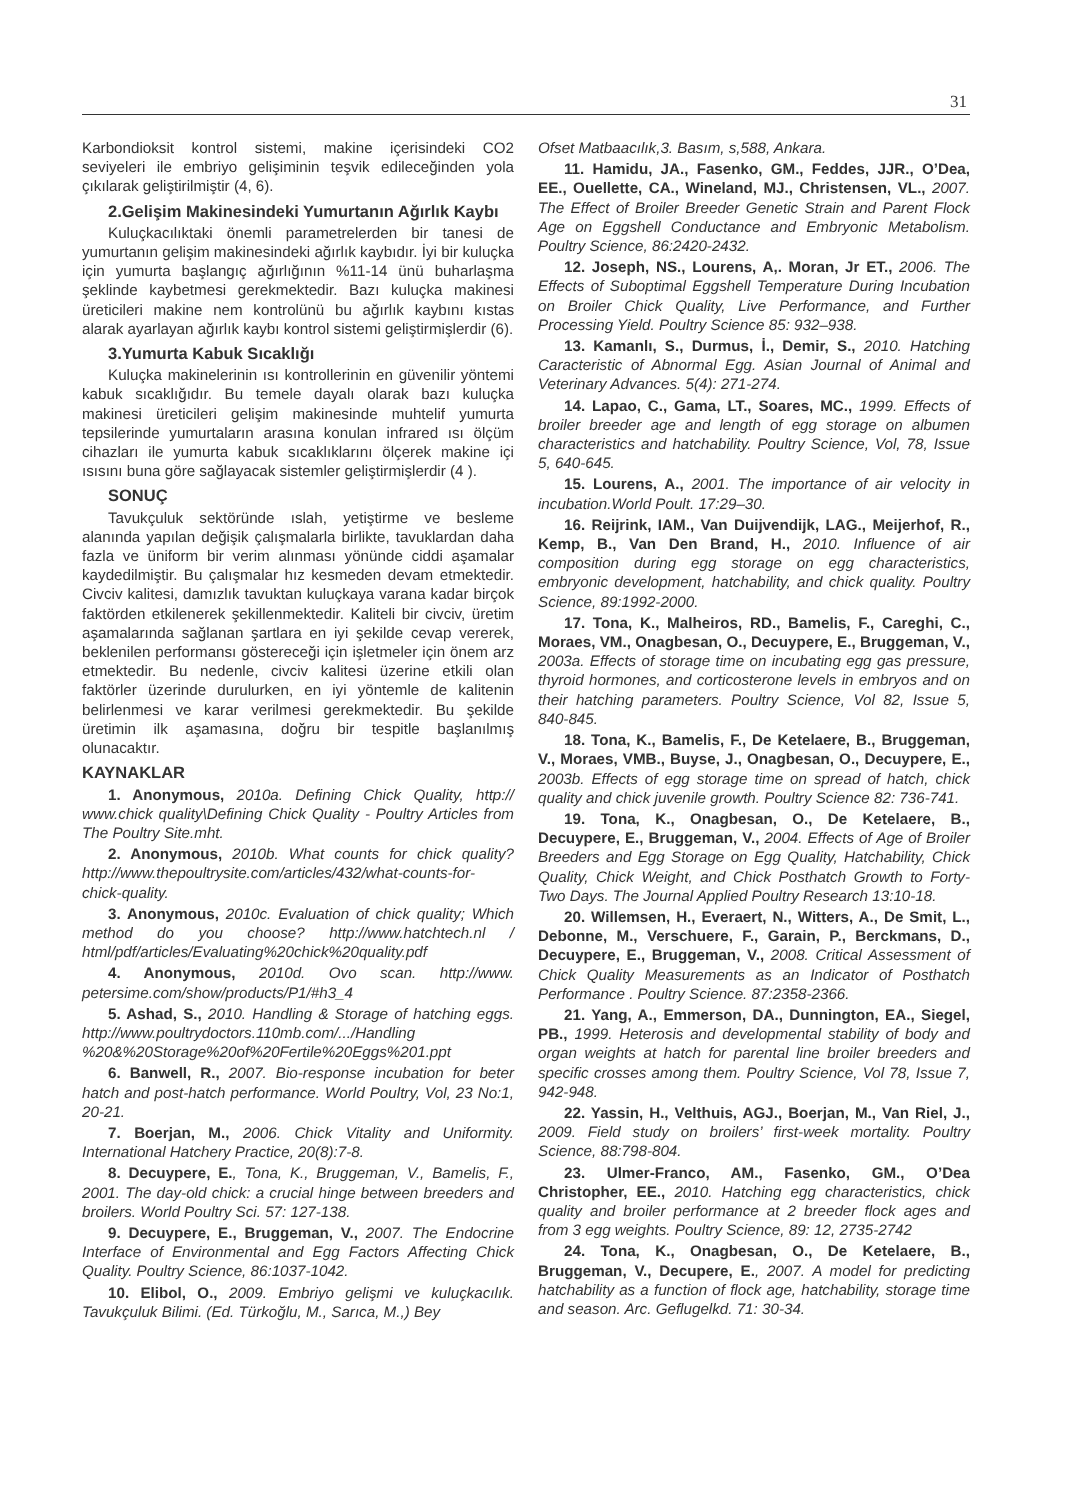31
Karbondioksit kontrol sistemi, makine içerisindeki CO2 seviyeleri ile embriyo gelişiminin teşvik edileceğinden yola çıkılarak geliştirilmiştir (4, 6).
2.Gelişim Makinesindeki Yumurtanın Ağırlık Kaybı
Kuluçkacılıktaki önemli parametrelerden bir tanesi de yumurtanın gelişim makinesindeki ağırlık kaybıdır. İyi bir kuluçka için yumurta başlangıç ağırlığının %11-14 ünü buharlaşma şeklinde kaybetmesi gerekmektedir. Bazı kuluçka makinesi üreticileri makine nem kontrolünü bu ağırlık kaybını kıstas alarak ayarlayan ağırlık kaybı kontrol sistemi geliştirmişlerdir (6).
3.Yumurta Kabuk Sıcaklığı
Kuluçka makinelerinin ısı kontrollerinin en güvenilir yöntemi kabuk sıcaklığıdır. Bu temele dayalı olarak bazı kuluçka makinesi üreticileri gelişim makinesinde muhtelif yumurta tepsilerinde yumurtaların arasına konulan infrared ısı ölçüm cihazları ile yumurta kabuk sıcaklıklarını ölçerek makine içi ısısını buna göre sağlayacak sistemler geliştirmişlerdir (4 ).
SONUÇ
Tavukçuluk sektöründe ıslah, yetiştirme ve besleme alanında yapılan değişik çalışmalarla birlikte, tavuklardan daha fazla ve üniform bir verim alınması yönünde ciddi aşamalar kaydedilmiştir. Bu çalışmalar hız kesmeden devam etmektedir. Civciv kalitesi, damızlık tavuktan kuluçkaya varana kadar birçok faktörden etkilenerek şekillenmektedir. Kaliteli bir civciv, üretim aşamalarında sağlanan şartlara en iyi şekilde cevap vererek, beklenilen performansı göstereceği için işletmeler için önem arz etmektedir. Bu nedenle, civciv kalitesi üzerine etkili olan faktörler üzerinde durulurken, en iyi yöntemle de kalitenin belirlenmesi ve karar verilmesi gerekmektedir. Bu şekilde üretimin ilk aşamasına, doğru bir tespitle başlanılmış olunacaktır.
KAYNAKLAR
1. Anonymous, 2010a. Defining Chick Quality, http:// www.chick quality\Defining Chick Quality - Poultry Articles from The Poultry Site.mht.
2. Anonymous, 2010b. What counts for chick quality? http://www.thepoultrysite.com/articles/432/what-counts-for-chick-quality.
3. Anonymous, 2010c. Evaluation of chick quality; Which method do you choose? http://www.hatchtech.nl / html/pdf/articles/Evaluating%20chick%20quality.pdf
4. Anonymous, 2010d. Ovo scan. http://www. petersime.com/show/products/P1/#h3_4
5. Ashad, S., 2010. Handling & Storage of hatching eggs. http://www.poultrydoctors.110mb.com/.../Handling %20&%20Storage%20of%20Fertile%20Eggs%201.ppt
6. Banwell, R., 2007. Bio-response incubation for beter hatch and post-hatch performance. World Poultry, Vol, 23 No:1, 20-21.
7. Boerjan, M., 2006. Chick Vitality and Uniformity. International Hatchery Practice, 20(8):7-8.
8. Decuypere, E., Tona, K., Bruggeman, V., Bamelis, F., 2001. The day-old chick: a crucial hinge between breeders and broilers. World Poultry Sci. 57: 127-138.
9. Decuypere, E., Bruggeman, V., 2007. The Endocrine Interface of Environmental and Egg Factors Affecting Chick Quality. Poultry Science, 86:1037-1042.
10. Elibol, O., 2009. Embriyo gelişmi ve kuluçkacılık. Tavukçuluk Bilimi. (Ed. Türkoğlu, M., Sarıca, M.,) Bey
Ofset Matbaacılık,3. Basım, s,588, Ankara.
11. Hamidu, JA., Fasenko, GM., Feddes, JJR., O’Dea, EE., Ouellette, CA., Wineland, MJ., Christensen, VL., 2007. The Effect of Broiler Breeder Genetic Strain and Parent Flock Age on Eggshell Conductance and Embryonic Metabolism. Poultry Science, 86:2420-2432.
12. Joseph, NS., Lourens, A,. Moran, Jr ET., 2006. The Effects of Suboptimal Eggshell Temperature During Incubation on Broiler Chick Quality, Live Performance, and Further Processing Yield. Poultry Science 85: 932–938.
13. Kamanlı, S., Durmus, İ., Demir, S., 2010. Hatching Caracteristic of Abnormal Egg. Asian Journal of Animal and Veterinary Advances. 5(4): 271-274.
14. Lapao, C., Gama, LT., Soares, MC., 1999. Effects of broiler breeder age and length of egg storage on albumen characteristics and hatchability. Poultry Science, Vol, 78, Issue 5, 640-645.
15. Lourens, A., 2001. The importance of air velocity in incubation.World Poult. 17:29–30.
16. Reijrink, IAM., Van Duijvendijk, LAG., Meijerhof, R., Kemp, B., Van Den Brand, H., 2010. Influence of air composition during egg storage on egg characteristics, embryonic development, hatchability, and chick quality. Poultry Science, 89:1992-2000.
17. Tona, K., Malheiros, RD., Bamelis, F., Careghi, C., Moraes, VM., Onagbesan, O., Decuypere, E., Bruggeman, V., 2003a. Effects of storage time on incubating egg gas pressure, thyroid hormones, and corticosterone levels in embryos and on their hatching parameters. Poultry Science, Vol 82, Issue 5, 840-845.
18. Tona, K., Bamelis, F., De Ketelaere, B., Bruggeman, V., Moraes, VMB., Buyse, J., Onagbesan, O., Decuypere, E., 2003b. Effects of egg storage time on spread of hatch, chick quality and chick juvenile growth. Poultry Science 82: 736-741.
19. Tona, K., Onagbesan, O., De Ketelaere, B., Decuypere, E., Bruggeman, V., 2004. Effects of Age of Broiler Breeders and Egg Storage on Egg Quality, Hatchability, Chick Quality, Chick Weight, and Chick Posthatch Growth to Forty-Two Days. The Journal Applied Poultry Research 13:10-18.
20. Willemsen, H., Everaert, N., Witters, A., De Smit, L., Debonne, M., Verschuere, F., Garain, P., Berckmans, D., Decuypere, E., Bruggeman, V., 2008. Critical Assessment of Chick Quality Measurements as an Indicator of Posthatch Performance . Poultry Science. 87:2358-2366.
21. Yang, A., Emmerson, DA., Dunnington, EA., Siegel, PB., 1999. Heterosis and developmental stability of body and organ weights at hatch for parental line broiler breeders and specific crosses among them. Poultry Science, Vol 78, Issue 7, 942-948.
22. Yassin, H., Velthuis, AGJ., Boerjan, M., Van Riel, J., 2009. Field study on broilers’ first-week mortality. Poultry Science, 88:798-804.
23. Ulmer-Franco, AM., Fasenko, GM., O’Dea Christopher, EE., 2010. Hatching egg characteristics, chick quality and broiler performance at 2 breeder flock ages and from 3 egg weights. Poultry Science, 89: 12, 2735-2742
24. Tona, K., Onagbesan, O., De Ketelaere, B., Bruggeman, V., Decupere, E., 2007. A model for predicting hatchability as a function of flock age, hatchability, storage time and season. Arc. Geflugelkd. 71: 30-34.